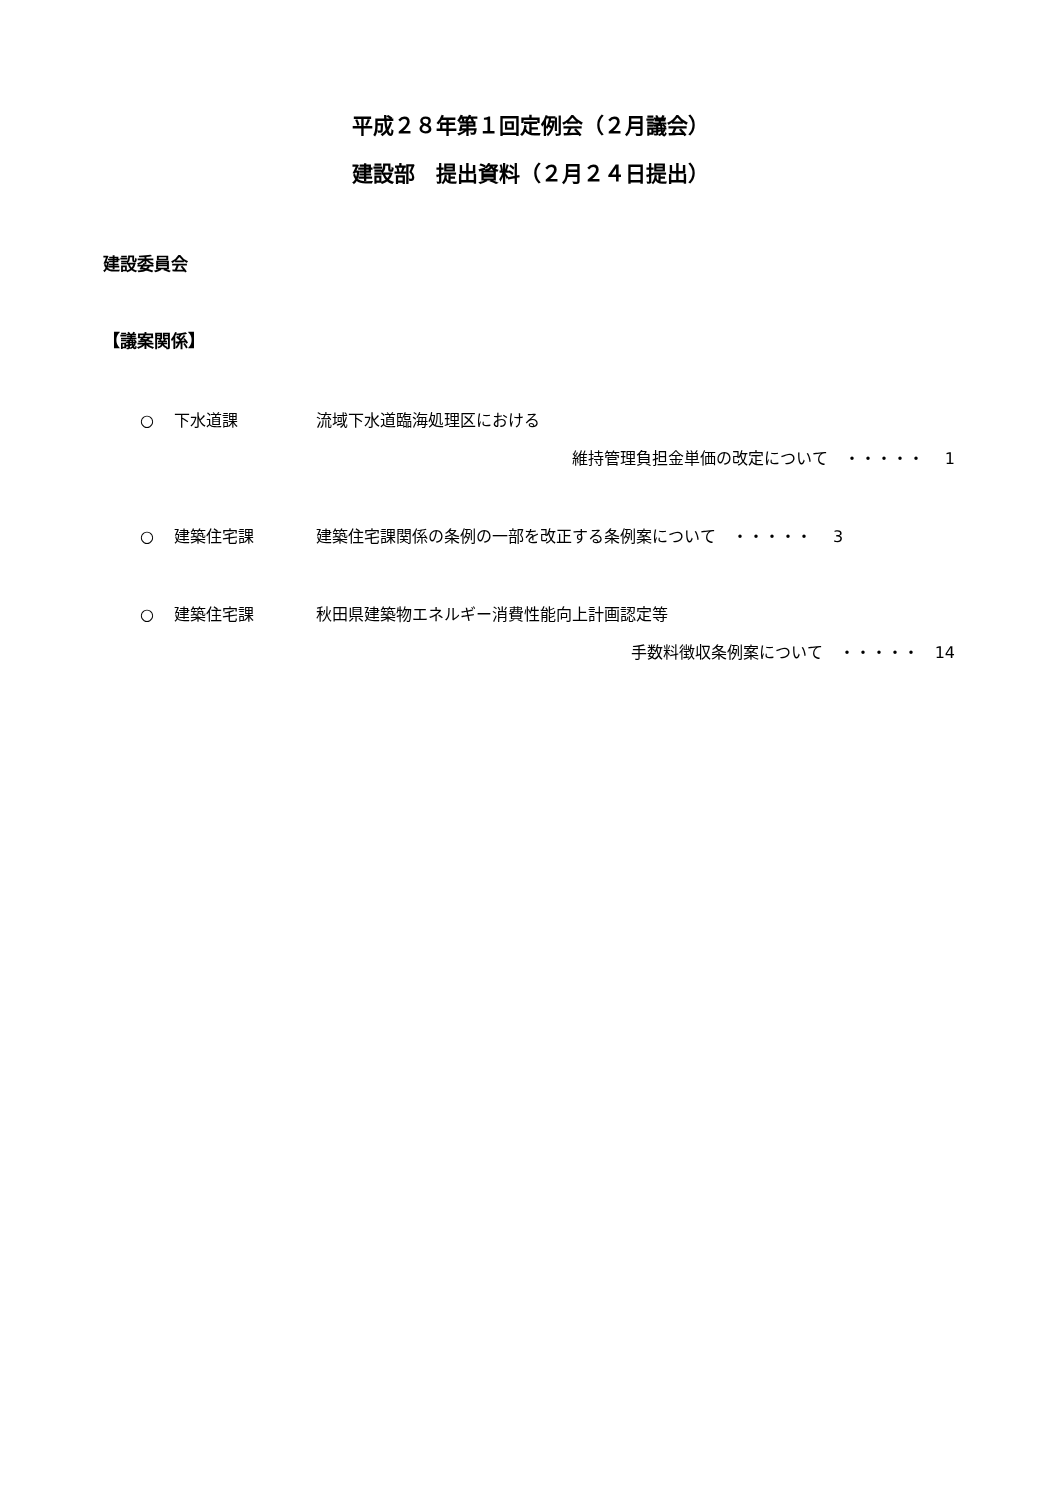平成２８年第１回定例会（２月議会）
建設部　提出資料（２月２４日提出）
建設委員会
【議案関係】
○ 下水道課 流域下水道臨海処理区における
維持管理負担金単価の改定について　・・・・・　 1
○ 建築住宅課 建築住宅課関係の条例の一部を改正する条例案について　・・・・・　 3
○ 建築住宅課 秋田県建築物エネルギー消費性能向上計画認定等
手数料徴収条例案について　・・・・・　14